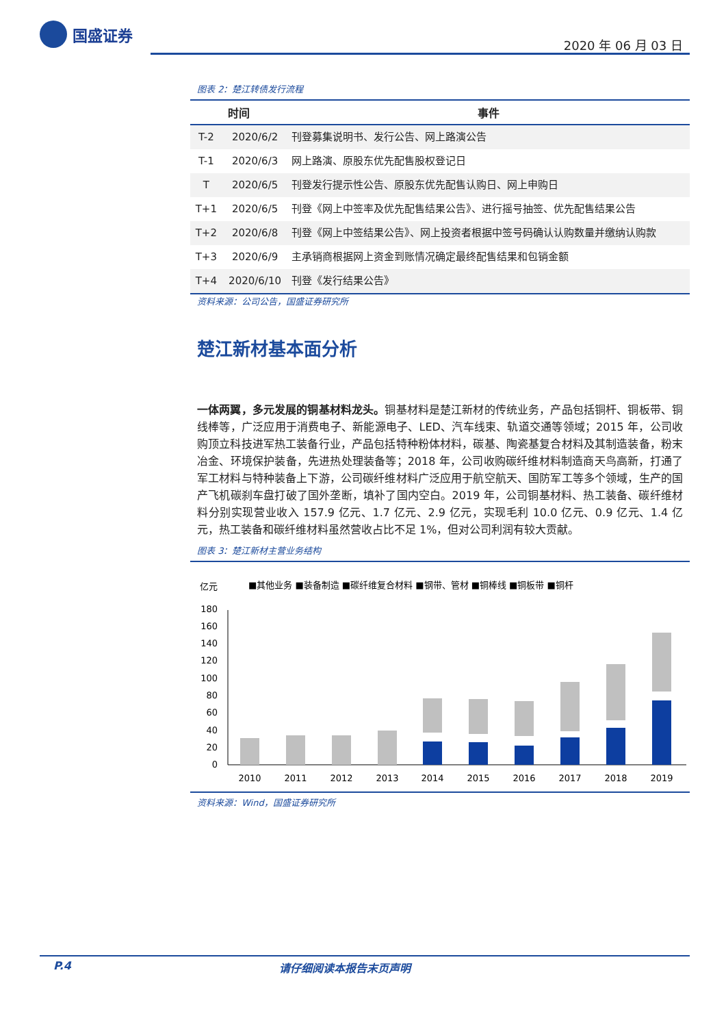国盛证券
2020 年 06 月 03 日
图表 2：楚江转债发行流程
| 时间 | | 事件 |
| --- | --- | --- |
| T-2 | 2020/6/2 | 刊登募集说明书、发行公告、网上路演公告 |
| T-1 | 2020/6/3 | 网上路演、原股东优先配售股权登记日 |
| T | 2020/6/5 | 刊登发行提示性公告、原股东优先配售认购日、网上申购日 |
| T+1 | 2020/6/5 | 刊登《网上中签率及优先配售结果公告》、进行摇号抽签、优先配售结果公告 |
| T+2 | 2020/6/8 | 刊登《网上中签结果公告》、网上投资者根据中签号码确认认购数量并缴纳认购款 |
| T+3 | 2020/6/9 | 主承销商根据网上资金到账情况确定最终配售结果和包销金额 |
| T+4 | 2020/6/10 | 刊登《发行结果公告》 |
资料来源：公司公告，国盛证券研究所
楚江新材基本面分析
一体两翼，多元发展的铜基材料龙头。铜基材料是楚江新材的传统业务，产品包括铜杆、铜板带、铜线棒等，广泛应用于消费电子、新能源电子、LED、汽车线束、轨道交通等领域；2015 年，公司收购顶立科技进军热工装备行业，产品包括特种粉体材料，碳基、陶瓷基复合材料及其制造装备，粉末冶金、环境保护装备，先进热处理装备等；2018 年，公司收购碳纤维材料制造商天鸟高新，打通了军工材料与特种装备上下游，公司碳纤维材料广泛应用于航空航天、国防军工等多个领域，生产的国产飞机碳刹车盘打破了国外垄断，填补了国内空白。2019 年，公司铜基材料、热工装备、碳纤维材料分别实现营业收入 157.9 亿元、1.7 亿元、2.9 亿元，实现毛利 10.0 亿元、0.9 亿元、1.4 亿元，热工装备和碳纤维材料虽然营收占比不足 1%，但对公司利润有较大贡献。
图表 3：楚江新材主营业务结构
亿元
■其他业务 ■装备制造 ■碳纤维复合材料 ■钢带、管材 ■铜棒线 ■铜板带 ■铜杆
0
20
40
60
80
100
120
140
160
180
2010
2011
2012
2013
2014
2015
2016
2017
2018
2019
资料来源：Wind，国盛证券研究所
P.4 请仔细阅读本报告末页声明